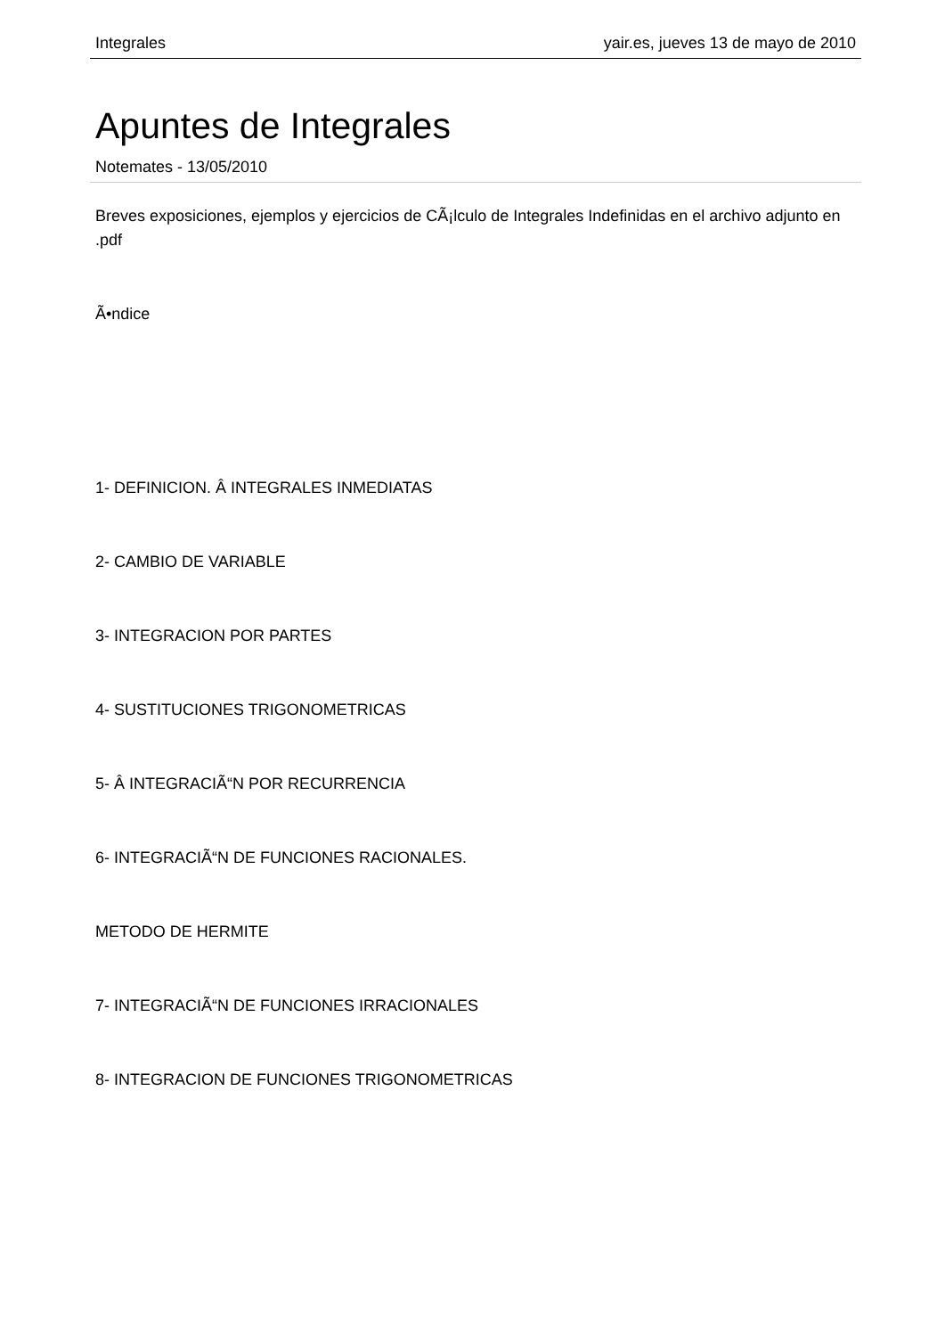Integrales yair.es, jueves 13 de mayo de 2010
Apuntes de Integrales
Notemates - 13/05/2010
Breves exposiciones, ejemplos y ejercicios de CÃ¡lculo de Integrales Indefinidas en el archivo adjunto en .pdf
Ã•ndice
1- DEFINICION. Â INTEGRALES INMEDIATAS
2- CAMBIO DE VARIABLE
3- INTEGRACION POR PARTES
4- SUSTITUCIONES TRIGONOMETRICAS
5- Â INTEGRACIÃ“N POR RECURRENCIA
6- INTEGRACIÃ“N DE FUNCIONES RACIONALES.
METODO DE HERMITE
7- INTEGRACIÃ“N DE FUNCIONES IRRACIONALES
8- INTEGRACION DE FUNCIONES TRIGONOMETRICAS